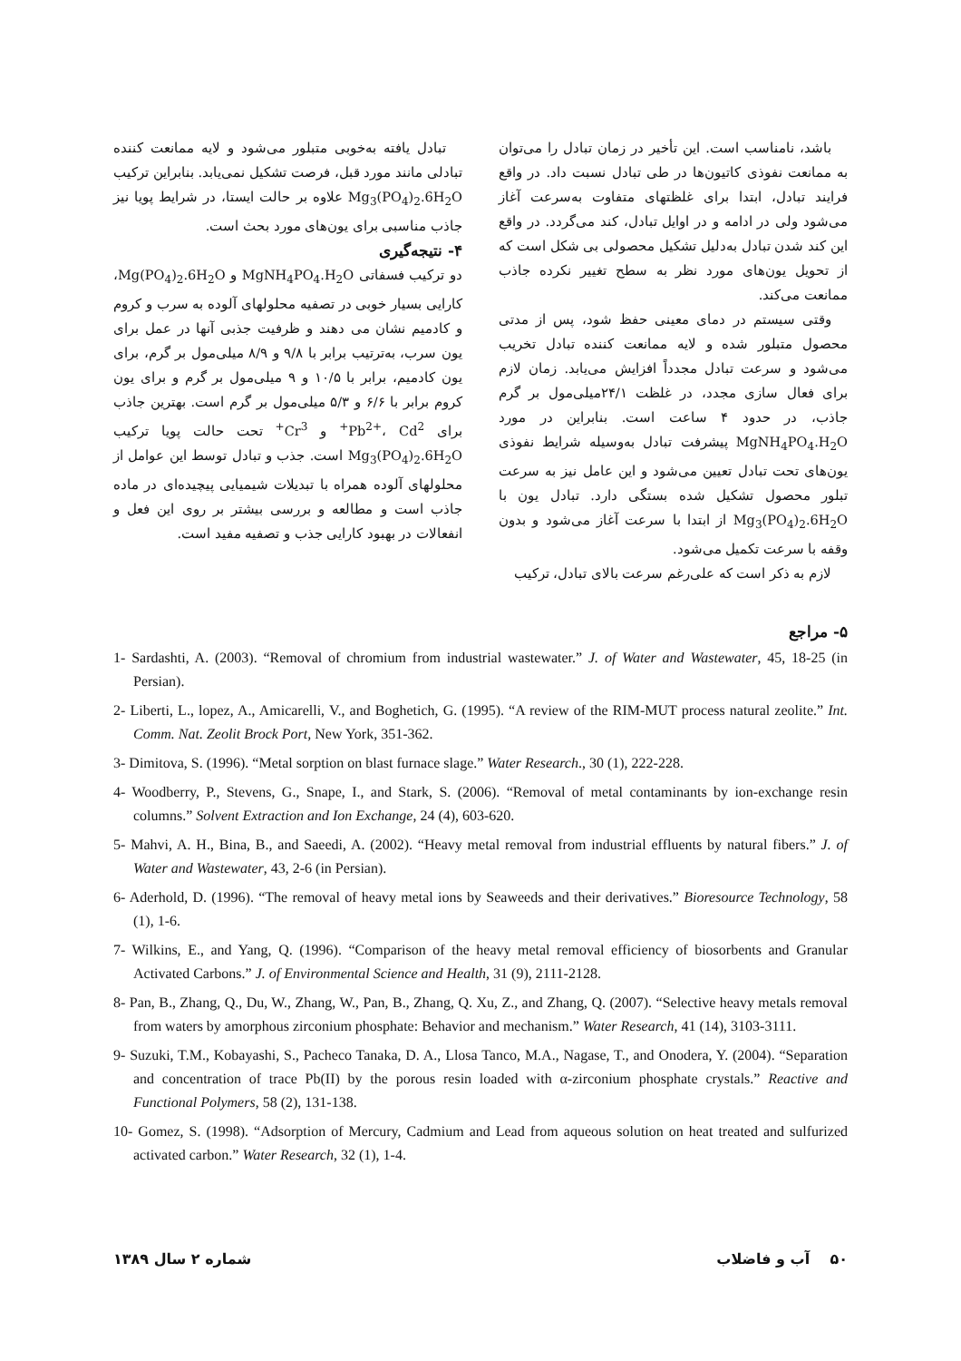باشد، نامناسب است. این تأخیر در زمان تبادل را می‌توان به ممانعت نفوذی کاتیون‌ها در طی تبادل نسبت داد. در واقع فرایند تبادل، ابتدا برای غلظتهای متفاوت به‌سرعت آغاز می‌شود ولی در ادامه و در اوایل تبادل، کند می‌گردد. در واقع این کند شدن تبادل به‌دلیل تشکیل محصولی بی شکل است که از تحویل یون‌های مورد نظر به سطح تغییر نکرده جاذب ممانعت می‌کند.
وقتی سیستم در دمای معینی حفظ شود، پس از مدتی محصول متبلور شده و لایه ممانعت کننده تبادل تخریب می‌شود و سرعت تبادل مجدداً افزایش می‌یابد. زمان لازم برای فعال سازی مجدد، در غلظت ۲۴/۱میلی‌مول بر گرم جاذب، در حدود ۴ ساعت است. بنابراین در مورد MgNH<sub>4</sub>PO<sub>4</sub>.H<sub>2</sub>O پیشرفت تبادل به‌وسیله شرایط نفوذی یون‌های تحت تبادل تعیین می‌شود و این عامل نیز به سرعت تبلور محصول تشکیل شده بستگی دارد. تبادل یون با Mg<sub>3</sub>(PO<sub>4</sub>)<sub>2</sub>.6H<sub>2</sub>O از ابتدا با سرعت آغاز می‌شود و بدون وقفه با سرعت تکمیل می‌شود.
لازم به ذکر است که علی‌رغم سرعت بالای تبادل، ترکیب
تبادل یافته به‌خوبی متبلور می‌شود و لایه ممانعت کننده تبادلی مانند مورد قبل، فرصت تشکیل نمی‌یابد. بنابراین ترکیب Mg<sub>3</sub>(PO<sub>4</sub>)<sub>2</sub>.6H<sub>2</sub>O علاوه بر حالت ایستا، در شرایط پویا نیز جاذب مناسبی برای یون‌های مورد بحث است.
۴- نتیجه‌گیری
دو ترکیب فسفاتی MgNH<sub>4</sub>PO<sub>4</sub>.H<sub>2</sub>O و Mg(PO<sub>4</sub>)<sub>2</sub>.6H<sub>2</sub>O، کارایی بسیار خوبی در تصفیه محلولهای آلوده به سرب و کروم و کادمیم نشان می دهند و ظرفیت جذبی آنها در عمل برای یون سرب، به‌ترتیب برابر با ۹/۸ و ۸/۹ میلی‌مول بر گرم، برای یون کادمیم، برابر با ۱۰/۵ و ۹ میلی‌مول بر گرم و برای یون کروم برابر با ۶/۶ و ۵/۳ میلی‌مول بر گرم است. بهترین جاذب برای Pb<sup>2+</sup>، Cd<sup>2+</sup> و Cr<sup>3+</sup> تحت حالت پویا ترکیب Mg<sub>3</sub>(PO<sub>4</sub>)<sub>2</sub>.6H<sub>2</sub>O است. جذب و تبادل توسط این عوامل از محلولهای آلوده همراه با تبدیلات شیمیایی پیچیده‌ای در ماده جاذب است و مطالعه و بررسی بیشتر بر روی این فعل و انفعالات در بهبود کارایی جذب و تصفیه مفید است.
۵- مراجع
1- Sardashti, A. (2003). “Removal of chromium from industrial wastewater.” J. of Water and Wastewater, 45, 18-25 (in Persian).
2- Liberti, L., lopez, A., Amicarelli, V., and Boghetich, G. (1995). “A review of the RIM-MUT process natural zeolite.” Int. Comm. Nat. Zeolit Brock Port, New York, 351-362.
3- Dimitova, S. (1996). “Metal sorption on blast furnace slage.” Water Research., 30 (1), 222-228.
4- Woodberry, P., Stevens, G., Snape, I., and Stark, S. (2006). “Removal of metal contaminants by ion-exchange resin columns.” Solvent Extraction and Ion Exchange, 24 (4), 603-620.
5- Mahvi, A. H., Bina, B., and Saeedi, A. (2002). “Heavy metal removal from industrial effluents by natural fibers.” J. of Water and Wastewater, 43, 2-6 (in Persian).
6- Aderhold, D. (1996). “The removal of heavy metal ions by Seaweeds and their derivatives.” Bioresource Technology, 58 (1), 1-6.
7- Wilkins, E., and Yang, Q. (1996). “Comparison of the heavy metal removal efficiency of biosorbents and Granular Activated Carbons.” J. of Environmental Science and Health, 31 (9), 2111-2128.
8- Pan, B., Zhang, Q., Du, W., Zhang, W., Pan, B., Zhang, Q. Xu, Z., and Zhang, Q. (2007). “Selective heavy metals removal from waters by amorphous zirconium phosphate: Behavior and mechanism.” Water Research, 41 (14), 3103-3111.
9- Suzuki, T.M., Kobayashi, S., Pacheco Tanaka, D. A., Llosa Tanco, M.A., Nagase, T., and Onodera, Y. (2004). “Separation and concentration of trace Pb(II) by the porous resin loaded with α-zirconium phosphate crystals.” Reactive and Functional Polymers, 58 (2), 131-138.
10- Gomez, S. (1998). “Adsorption of Mercury, Cadmium and Lead from aqueous solution on heat treated and sulfurized activated carbon.” Water Research, 32 (1), 1-4.
۵۰ آب و فاضلاب شماره ۲ سال ۱۳۸۹